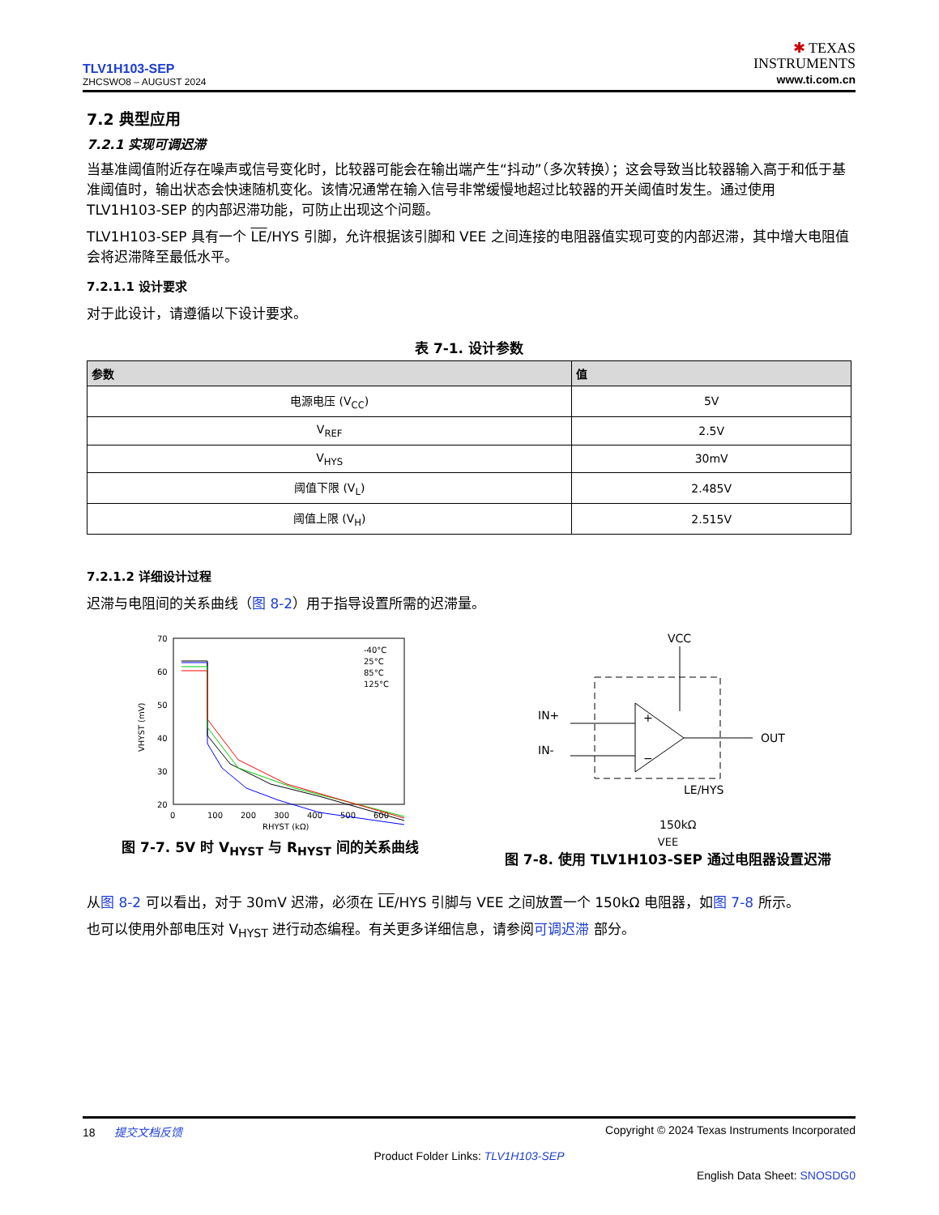TLV1H103-SEP
ZHCSWO8 – AUGUST 2024
✱ TEXAS
INSTRUMENTS
www.ti.com.cn
7.2 典型应用
7.2.1 实现可调迟滞
当基准阈值附近存在噪声或信号变化时，比较器可能会在输出端产生“抖动”（多次转换）；这会导致当比较器输入高于和低于基准阈值时，输出状态会快速随机变化。该情况通常在输入信号非常缓慢地超过比较器的开关阈值时发生。通过使用 TLV1H103-SEP 的内部迟滞功能，可防止出现这个问题。
TLV1H103-SEP 具有一个 LE/HYS 引脚，允许根据该引脚和 VEE 之间连接的电阻器值实现可变的内部迟滞，其中增大电阻值会将迟滞降至最低水平。
7.2.1.1 设计要求
对于此设计，请遵循以下设计要求。
表 7-1. 设计参数
| 参数 | 值 |
| --- | --- |
| 电源电压 (V<sub>CC</sub>) | 5V |
| V<sub>REF</sub> | 2.5V |
| V<sub>HYS</sub> | 30mV |
| 阈值下限 (V<sub>L</sub>) | 2.485V |
| 阈值上限 (V<sub>H</sub>) | 2.515V |
7.2.1.2 详细设计过程
迟滞与电阻间的关系曲线（图 8-2）用于指导设置所需的迟滞量。
70
60
50
40
30
20
0
100
200
300
400
500
600
RHYST (kΩ)
VHYST (mV)
-40°C
25°C
85°C
125°C
图 7-7. 5V 时 V<sub>HYST</sub> 与 R<sub>HYST</sub> 间的关系曲线
VCC
+
−
IN+
IN-
OUT
LE/HYS
150kΩ
VEE
图 7-8. 使用 TLV1H103-SEP 通过电阻器设置迟滞
从图 8-2 可以看出，对于 30mV 迟滞，必须在 LE/HYS 引脚与 VEE 之间放置一个 150kΩ 电阻器，如图 7-8 所示。
也可以使用外部电压对 V<sub>HYST</sub> 进行动态编程。有关更多详细信息，请参阅可调迟滞 部分。
18 提交文档反馈 Copyright © 2024 Texas Instruments Incorporated
Product Folder Links: TLV1H103-SEP
English Data Sheet: SNOSDG0